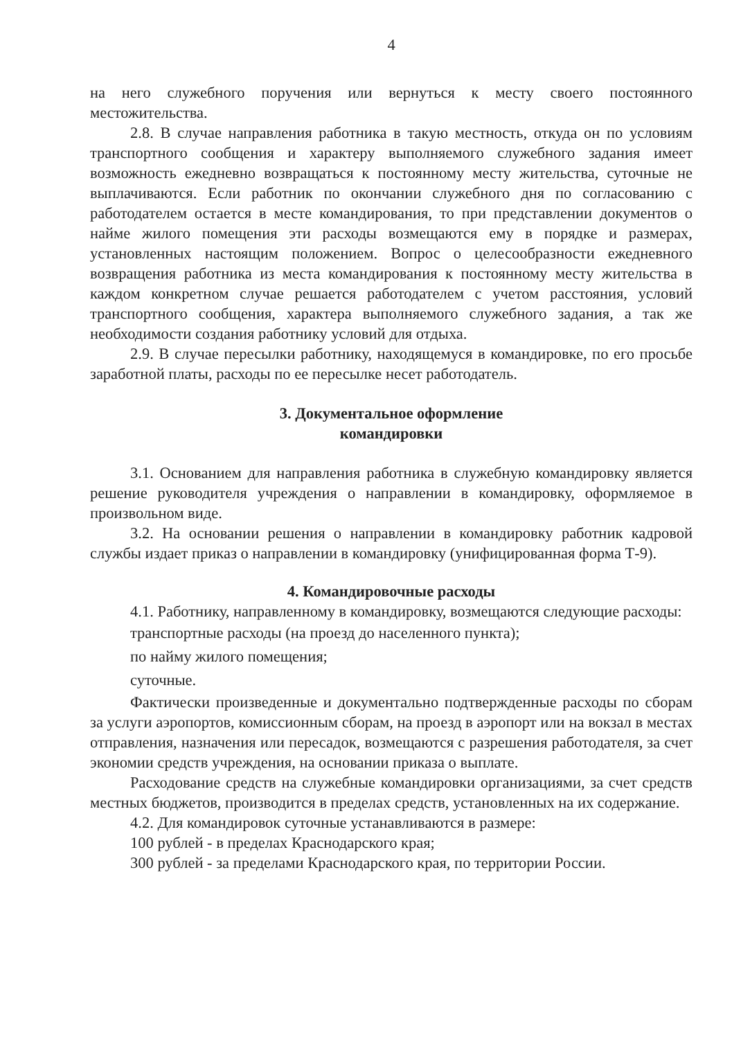4
на него служебного поручения или вернуться к месту своего постоянного местожительства.
2.8. В случае направления работника в такую местность, откуда он по условиям транспортного сообщения и характеру выполняемого служебного задания имеет возможность ежедневно возвращаться к постоянному месту жительства, суточные не выплачиваются. Если работник по окончании служебного дня по согласованию с работодателем остается в месте командирования, то при представлении документов о найме жилого помещения эти расходы возмещаются ему в порядке и размерах, установленных настоящим положением. Вопрос о целесообразности ежедневного возвращения работника из места командирования к постоянному месту жительства в каждом конкретном случае решается работодателем с учетом расстояния, условий транспортного сообщения, характера выполняемого служебного задания, а так же необходимости создания работнику условий для отдыха.
2.9. В случае пересылки работнику, находящемуся в командировке, по его просьбе заработной платы, расходы по ее пересылке несет работодатель.
3. Документальное оформление
командировки
3.1. Основанием для направления работника в служебную командировку является решение руководителя учреждения о направлении в командировку, оформляемое в произвольном виде.
3.2. На основании решения о направлении в командировку работник кадровой службы издает приказ о направлении в командировку (унифицированная форма Т-9).
4. Командировочные расходы
4.1. Работнику, направленному в командировку, возмещаются следующие расходы:
транспортные расходы (на проезд до населенного пункта);
по найму жилого помещения;
суточные.
Фактически произведенные и документально подтвержденные расходы по сборам за услуги аэропортов, комиссионным сборам, на проезд в аэропорт или на вокзал в местах отправления, назначения или пересадок, возмещаются с разрешения работодателя, за счет экономии средств учреждения, на основании приказа о выплате.
Расходование средств на служебные командировки организациями, за счет средств местных бюджетов, производится в пределах средств, установленных на их содержание.
4.2. Для командировок суточные устанавливаются в размере:
100 рублей - в пределах Краснодарского края;
300 рублей - за пределами Краснодарского края, по территории России.